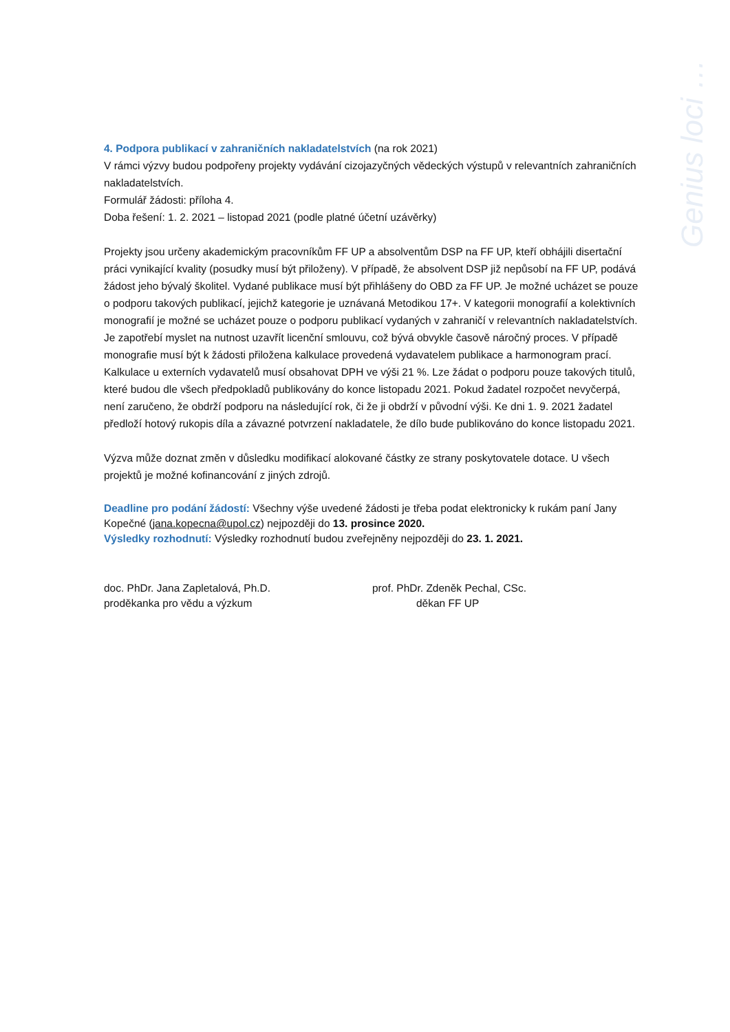Genius loci …
4. Podpora publikací v zahraničních nakladatelstvích (na rok 2021)
V rámci výzvy budou podpořeny projekty vydávání cizojazyčných vědeckých výstupů v relevantních zahraničních nakladatelstvích.
Formulář žádosti: příloha 4.
Doba řešení: 1. 2. 2021 – listopad 2021 (podle platné účetní uzávěrky)
Projekty jsou určeny akademickým pracovníkům FF UP a absolventům DSP na FF UP, kteří obhájili disertační práci vynikající kvality (posudky musí být přiloženy). V případě, že absolvent DSP již nepůsobí na FF UP, podává žádost jeho bývalý školitel. Vydané publikace musí být přihlášeny do OBD za FF UP. Je možné ucházet se pouze o podporu takových publikací, jejichž kategorie je uznávaná Metodikou 17+. V kategorii monografií a kolektivních monografií je možné se ucházet pouze o podporu publikací vydaných v zahraničí v relevantních nakladatelstvích. Je zapotřebí myslet na nutnost uzavřít licenční smlouvu, což bývá obvykle časově náročný proces. V případě monografie musí být k žádosti přiložena kalkulace provedená vydavatelem publikace a harmonogram prací. Kalkulace u externích vydavatelů musí obsahovat DPH ve výši 21 %. Lze žádat o podporu pouze takových titulů, které budou dle všech předpokladů publikovány do konce listopadu 2021. Pokud žadatel rozpočet nevyčerpá, není zaručeno, že obdrží podporu na následující rok, či že ji obdrží v původní výši. Ke dni 1. 9. 2021 žadatel předloží hotový rukopis díla a závazné potvrzení nakladatele, že dílo bude publikováno do konce listopadu 2021.
Výzva může doznat změn v důsledku modifikací alokované částky ze strany poskytovatele dotace. U všech projektů je možné kofinancování z jiných zdrojů.
Deadline pro podání žádostí: Všechny výše uvedené žádosti je třeba podat elektronicky k rukám paní Jany Kopečné (jana.kopecna@upol.cz) nejpozději do 13. prosince 2020.
Výsledky rozhodnutí: Výsledky rozhodnutí budou zveřejněny nejpozději do 23. 1. 2021.
doc. PhDr. Jana Zapletalová, Ph.D.
proděkanka pro vědu a výzkum
prof. PhDr. Zdeněk Pechal, CSc.
děkan FF UP